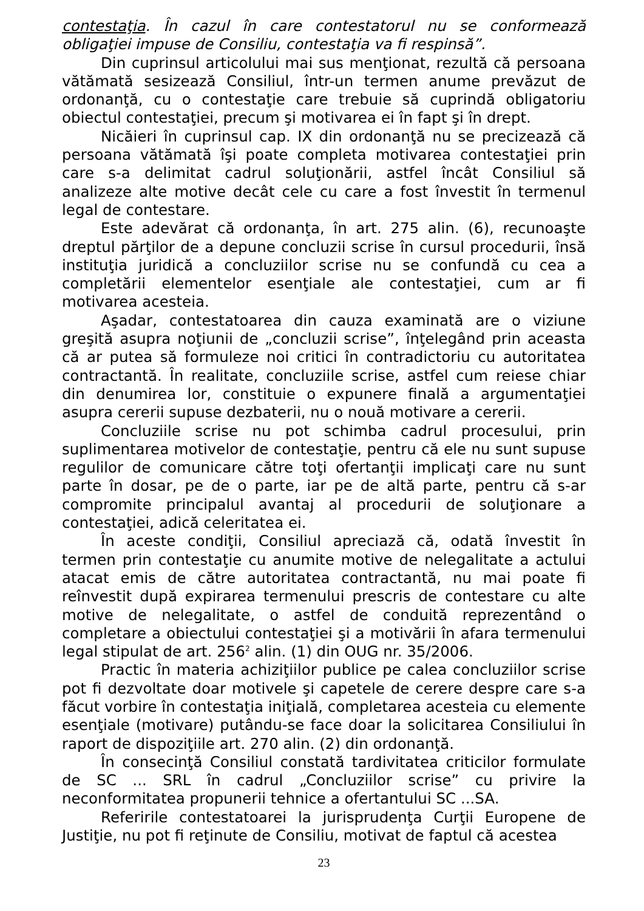contestaţia. În cazul în care contestatorul nu se conformează obligaţiei impuse de Consiliu, contestaţia va fi respinsă”.
Din cuprinsul articolului mai sus menţionat, rezultă că persoana vătămată sesizează Consiliul, într-un termen anume prevăzut de ordonanţă, cu o contestaţie care trebuie să cuprindă obligatoriu obiectul contestaţiei, precum şi motivarea ei în fapt şi în drept.
Nicăieri în cuprinsul cap. IX din ordonanţă nu se precizează că persoana vătămată îşi poate completa motivarea contestaţiei prin care s-a delimitat cadrul soluţionării, astfel încât Consiliul să analizeze alte motive decât cele cu care a fost învestit în termenul legal de contestare.
Este adevărat că ordonanţa, în art. 275 alin. (6), recunoaşte dreptul părţilor de a depune concluzii scrise în cursul procedurii, însă instituţia juridică a concluziilor scrise nu se confundă cu cea a completării elementelor esenţiale ale contestaţiei, cum ar fi motivarea acesteia.
Aşadar, contestatoarea din cauza examinată are o viziune greşită asupra noţiunii de „concluzii scrise”, înţelegând prin aceasta că ar putea să formuleze noi critici în contradictoriu cu autoritatea contractantă. În realitate, concluziile scrise, astfel cum reiese chiar din denumirea lor, constituie o expunere finală a argumentaţiei asupra cererii supuse dezbaterii, nu o nouă motivare a cererii.
Concluziile scrise nu pot schimba cadrul procesului, prin suplimentarea motivelor de contestaţie, pentru că ele nu sunt supuse regulilor de comunicare către toţi ofertanţii implicaţi care nu sunt parte în dosar, pe de o parte, iar pe de altă parte, pentru că s-ar compromite principalul avantaj al procedurii de soluţionare a contestaţiei, adică celeritatea ei.
În aceste condiţii, Consiliul apreciază că, odată învestit în termen prin contestaţie cu anumite motive de nelegalitate a actului atacat emis de către autoritatea contractantă, nu mai poate fi reînvestit după expirarea termenului prescris de contestare cu alte motive de nelegalitate, o astfel de conduită reprezentând o completare a obiectului contestaţiei şi a motivării în afara termenului legal stipulat de art. 256<sup>2</sup> alin. (1) din OUG nr. 35/2006.
Practic în materia achiziţiilor publice pe calea concluziilor scrise pot fi dezvoltate doar motivele şi capetele de cerere despre care s-a făcut vorbire în contestaţia iniţială, completarea acesteia cu elemente esenţiale (motivare) putându-se face doar la solicitarea Consiliului în raport de dispoziţiile art. 270 alin. (2) din ordonanţă.
În consecinţă Consiliul constată tardivitatea criticilor formulate de SC ... SRL în cadrul „Concluziilor scrise” cu privire la neconformitatea propunerii tehnice a ofertantului SC ...SA.
Referirile contestatoarei la jurisprudenţa Curţii Europene de Justiţie, nu pot fi reţinute de Consiliu, motivat de faptul că acestea
23